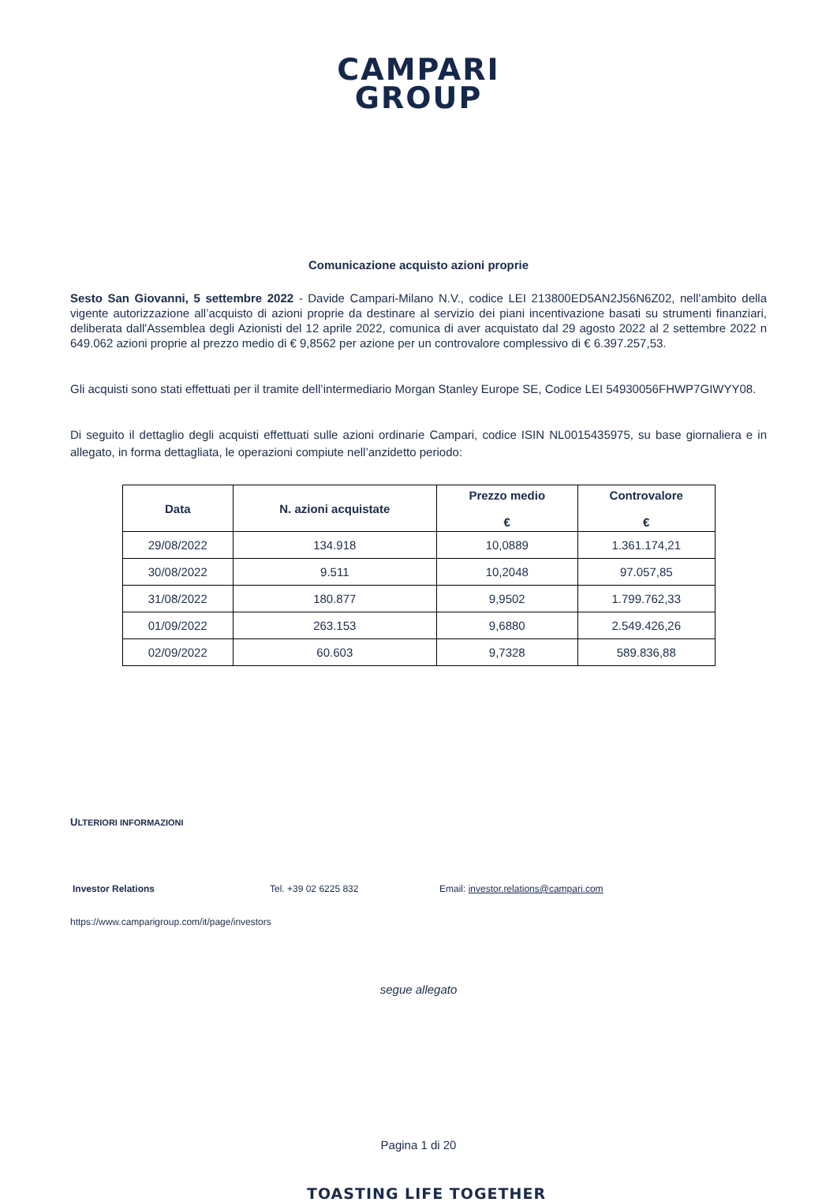CAMPARI
GROUP
Comunicazione acquisto azioni proprie
Sesto San Giovanni, 5 settembre 2022 - Davide Campari-Milano N.V., codice LEI 213800ED5AN2J56N6Z02, nell’ambito della vigente autorizzazione all’acquisto di azioni proprie da destinare al servizio dei piani incentivazione basati su strumenti finanziari, deliberata dall'Assemblea degli Azionisti del 12 aprile 2022, comunica di aver acquistato dal 29 agosto 2022 al 2 settembre 2022 n 649.062 azioni proprie al prezzo medio di € 9,8562 per azione per un controvalore complessivo di € 6.397.257,53.
Gli acquisti sono stati effettuati per il tramite dell’intermediario Morgan Stanley Europe SE, Codice LEI 54930056FHWP7GIWYY08.
Di seguito il dettaglio degli acquisti effettuati sulle azioni ordinarie Campari, codice ISIN NL0015435975, su base giornaliera e in allegato, in forma dettagliata, le operazioni compiute nell’anzidetto periodo:
| Data | N. azioni acquistate | Prezzo medio € | Controvalore € |
| --- | --- | --- | --- |
| 29/08/2022 | 134.918 | 10,0889 | 1.361.174,21 |
| 30/08/2022 | 9.511 | 10,2048 | 97.057,85 |
| 31/08/2022 | 180.877 | 9,9502 | 1.799.762,33 |
| 01/09/2022 | 263.153 | 9,6880 | 2.549.426,26 |
| 02/09/2022 | 60.603 | 9,7328 | 589.836,88 |
ULTERIORI INFORMAZIONI
Investor Relations Tel. +39 02 6225 832 Email: investor.relations@campari.com
https://www.camparigroup.com/it/page/investors
segue allegato
Pagina 1 di 20
TOASTING LIFE TOGETHER